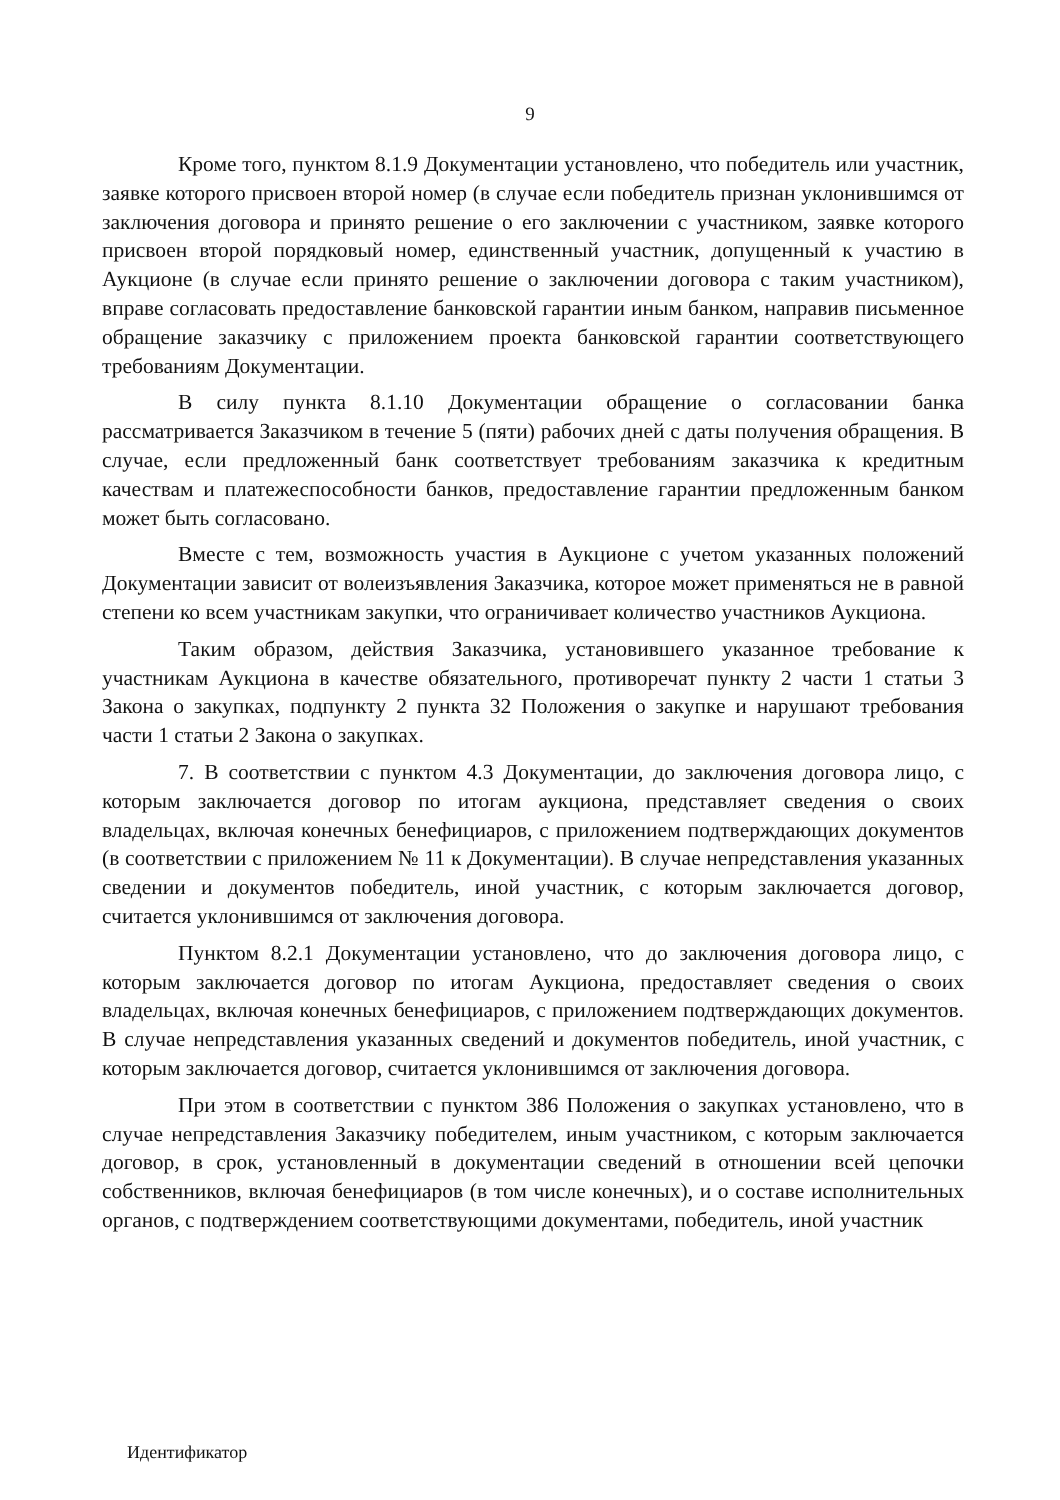9
Кроме того, пунктом 8.1.9 Документации установлено, что победитель или участник, заявке которого присвоен второй номер (в случае если победитель признан уклонившимся от заключения договора и принято решение о его заключении с участником, заявке которого присвоен второй порядковый номер, единственный участник, допущенный к участию в Аукционе (в случае если принято решение о заключении договора с таким участником), вправе согласовать предоставление банковской гарантии иным банком, направив письменное обращение заказчику с приложением проекта банковской гарантии соответствующего требованиям Документации.
В силу пункта 8.1.10 Документации обращение о согласовании банка рассматривается Заказчиком в течение 5 (пяти) рабочих дней с даты получения обращения. В случае, если предложенный банк соответствует требованиям заказчика к кредитным качествам и платежеспособности банков, предоставление гарантии предложенным банком может быть согласовано.
Вместе с тем, возможность участия в Аукционе с учетом указанных положений Документации зависит от волеизъявления Заказчика, которое может применяться не в равной степени ко всем участникам закупки, что ограничивает количество участников Аукциона.
Таким образом, действия Заказчика, установившего указанное требование к участникам Аукциона в качестве обязательного, противоречат пункту 2 части 1 статьи 3 Закона о закупках, подпункту 2 пункта 32 Положения о закупке и нарушают требования части 1 статьи 2 Закона о закупках.
7. В соответствии с пунктом 4.3 Документации, до заключения договора лицо, с которым заключается договор по итогам аукциона, представляет сведения о своих владельцах, включая конечных бенефициаров, с приложением подтверждающих документов (в соответствии с приложением № 11 к Документации). В случае непредставления указанных сведении и документов победитель, иной участник, с которым заключается договор, считается уклонившимся от заключения договора.
Пунктом 8.2.1 Документации установлено, что до заключения договора лицо, с которым заключается договор по итогам Аукциона, предоставляет сведения о своих владельцах, включая конечных бенефициаров, с приложением подтверждающих документов. В случае непредставления указанных сведений и документов победитель, иной участник, с которым заключается договор, считается уклонившимся от заключения договора.
При этом в соответствии с пунктом 386 Положения о закупках установлено, что в случае непредставления Заказчику победителем, иным участником, с которым заключается договор, в срок, установленный в документации сведений в отношении всей цепочки собственников, включая бенефициаров (в том числе конечных), и о составе исполнительных органов, с подтверждением соответствующими документами, победитель, иной участник
Идентификатор